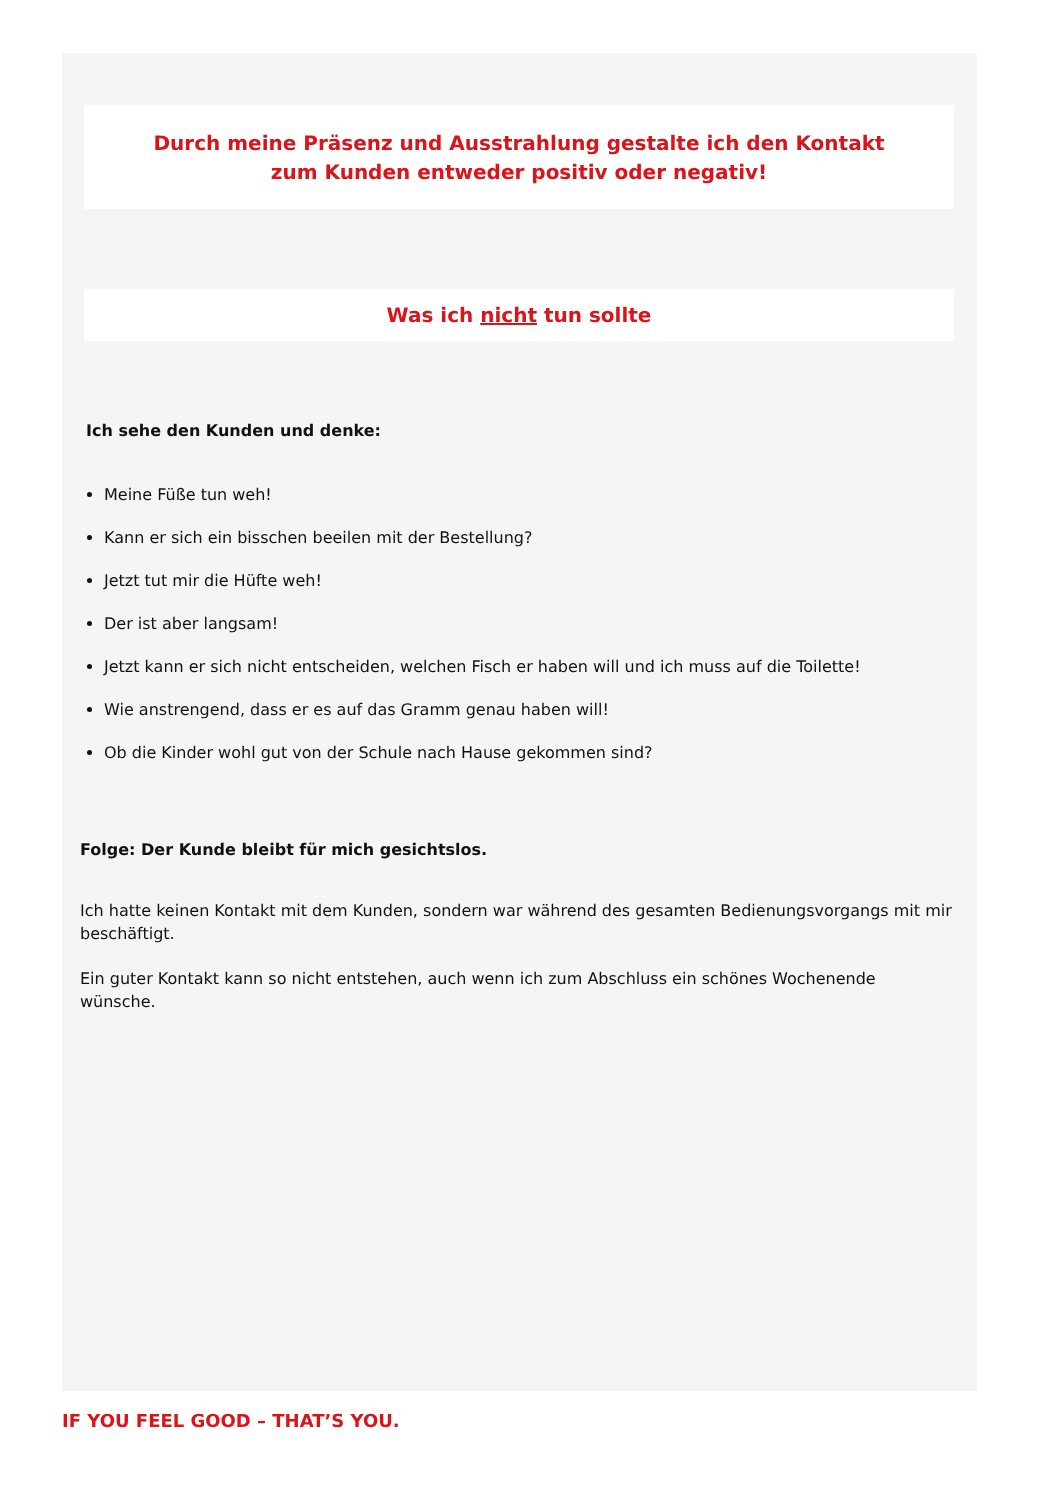Durch meine Präsenz und Ausstrahlung gestalte ich den Kontakt
zum Kunden entweder positiv oder negativ!
Was ich nicht tun sollte
Ich sehe den Kunden und denke:
Meine Füße tun weh!
Kann er sich ein bisschen beeilen mit der Bestellung?
Jetzt tut mir die Hüfte weh!
Der ist aber langsam!
Jetzt kann er sich nicht entscheiden, welchen Fisch er haben will und ich muss auf die Toilette!
Wie anstrengend, dass er es auf das Gramm genau haben will!
Ob die Kinder wohl gut von der Schule nach Hause gekommen sind?
Folge: Der Kunde bleibt für mich gesichtslos.
Ich hatte keinen Kontakt mit dem Kunden, sondern war während des gesamten Bedienungsvorgangs mit mir beschäftigt.
Ein guter Kontakt kann so nicht entstehen, auch wenn ich zum Abschluss ein schönes Wochenende wünsche.
IF YOU FEEL GOOD – THAT’S YOU.